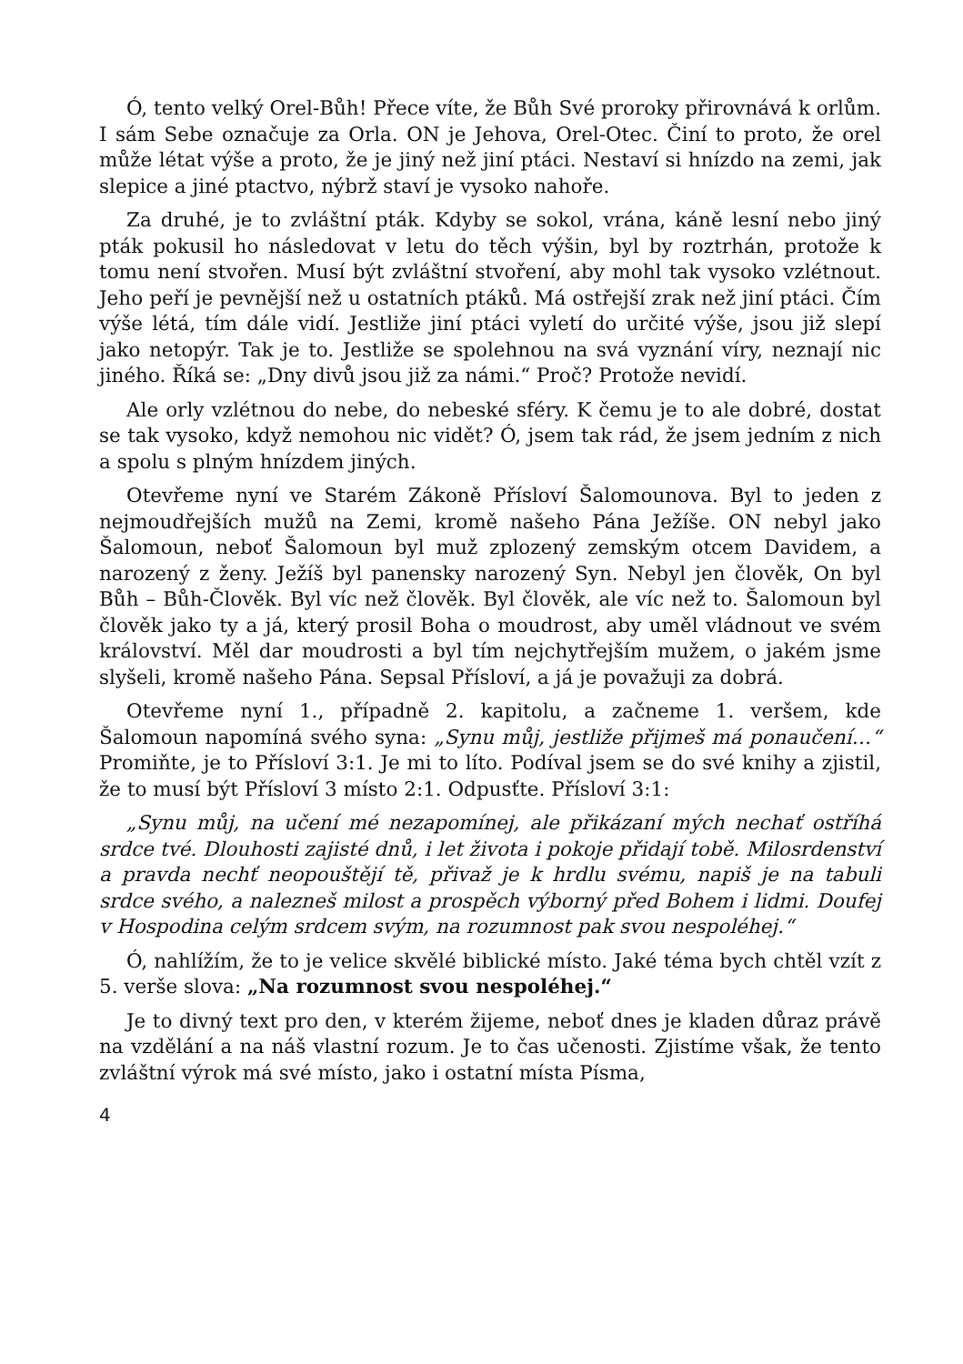Ó, tento velký Orel-Bůh! Přece víte, že Bůh Své proroky přirovnává k orlům. I sám Sebe označuje za Orla. ON je Jehova, Orel-Otec. Činí to proto, že orel může létat výše a proto, že je jiný než jiní ptáci. Nestaví si hnízdo na zemi, jak slepice a jiné ptactvo, nýbrž staví je vysoko nahoře.
Za druhé, je to zvláštní pták. Kdyby se sokol, vrána, káně lesní nebo jiný pták pokusil ho následovat v letu do těch výšin, byl by roztrhán, protože k tomu není stvořen. Musí být zvláštní stvoření, aby mohl tak vysoko vzlétnout. Jeho peří je pevnější než u ostatních ptáků. Má ostřejší zrak než jiní ptáci. Čím výše létá, tím dále vidí. Jestliže jiní ptáci vyletí do určité výše, jsou již slepí jako netopýr. Tak je to. Jestliže se spolehnou na svá vyznání víry, neznají nic jiného. Říká se: „Dny divů jsou již za námi.“ Proč? Protože nevidí.
Ale orly vzlétnou do nebe, do nebeské sféry. K čemu je to ale dobré, dostat se tak vysoko, když nemohou nic vidět? Ó, jsem tak rád, že jsem jedním z nich a spolu s plným hnízdem jiných.
Otevřeme nyní ve Starém Zákoně Přísloví Šalomounova. Byl to jeden z nejmoudřejších mužů na Zemi, kromě našeho Pána Ježíše. ON nebyl jako Šalomoun, neboť Šalomoun byl muž zplozený zemským otcem Davidem, a narozený z ženy. Ježíš byl panensky narozený Syn. Nebyl jen člověk, On byl Bůh – Bůh-Člověk. Byl víc než člověk. Byl člověk, ale víc než to. Šalomoun byl člověk jako ty a já, který prosil Boha o moudrost, aby uměl vládnout ve svém království. Měl dar moudrosti a byl tím nejchytřejším mužem, o jakém jsme slyšeli, kromě našeho Pána. Sepsal Přísloví, a já je považuji za dobrá.
Otevřeme nyní 1., případně 2. kapitolu, a začneme 1. veršem, kde Šalomoun napomíná svého syna: „Synu můj, jestliže přijmeš má ponaučení…“ Promiňte, je to Přísloví 3:1. Je mi to líto. Podíval jsem se do své knihy a zjistil, že to musí být Přísloví 3 místo 2:1. Odpusťte. Přísloví 3:1:
„Synu můj, na učení mé nezapomínej, ale přikázaní mých nechať ostříhá srdce tvé. Dlouhosti zajisté dnů, i let života i pokoje přidají tobě. Milosrdenství a pravda nechť neopouštějí tě, přivaž je k hrdlu svému, napiš je na tabuli srdce svého, a nalezneš milost a prospěch výborný před Bohem i lidmi. Doufej v Hospodina celým srdcem svým, na rozumnost pak svou nespoléhej.“
Ó, nahlížím, že to je velice skvělé biblické místo. Jaké téma bych chtěl vzít z 5. verše slova: „Na rozumnost svou nespoléhej.“
Je to divný text pro den, v kterém žijeme, neboť dnes je kladen důraz právě na vzdělání a na náš vlastní rozum. Je to čas učenosti. Zjistíme však, že tento zvláštní výrok má své místo, jako i ostatní místa Písma,
4